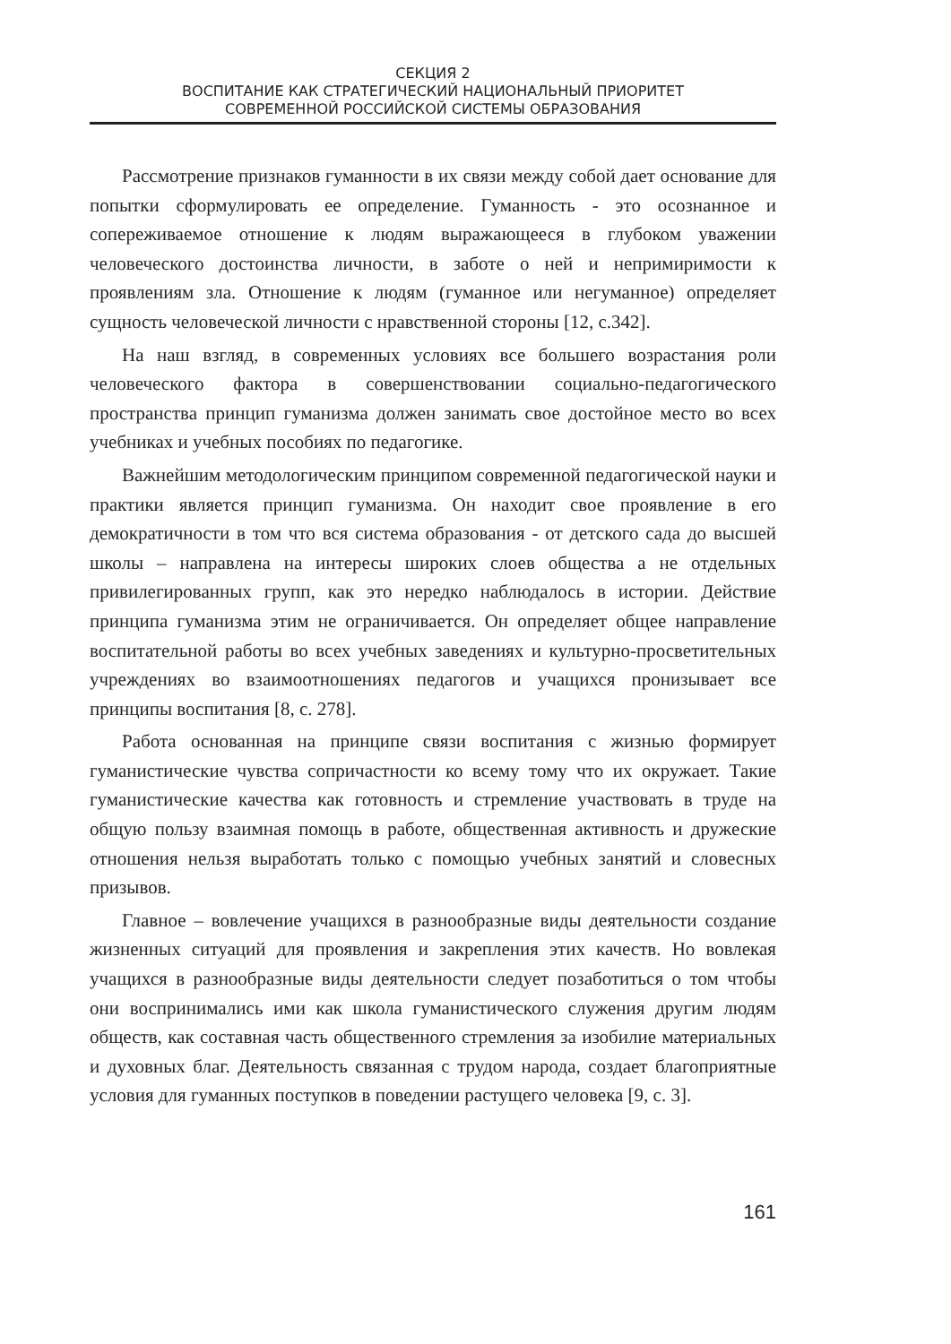СЕКЦИЯ 2
ВОСПИТАНИЕ КАК СТРАТЕГИЧЕСКИЙ НАЦИОНАЛЬНЫЙ ПРИОРИТЕТ
СОВРЕМЕННОЙ РОССИЙСКОЙ СИСТЕМЫ ОБРАЗОВАНИЯ
Рассмотрение признаков гуманности в их связи между собой дает основание для попытки сформулировать ее определение. Гуманность - это осознанное и сопереживаемое отношение к людям выражающееся в глубоком уважении человеческого достоинства личности, в заботе о ней и непримиримости к проявлениям зла. Отношение к людям (гуманное или негуманное) определяет сущность человеческой личности с нравственной стороны [12, с.342].
На наш взгляд, в современных условиях все большего возрастания роли человеческого фактора в совершенствовании социально-педагогического пространства принцип гуманизма должен занимать свое достойное место во всех учебниках и учебных пособиях по педагогике.
Важнейшим методологическим принципом современной педагогической науки и практики является принцип гуманизма. Он находит свое проявление в его демократичности в том что вся система образования - от детского сада до высшей школы – направлена на интересы широких слоев общества а не отдельных привилегированных групп, как это нередко наблюдалось в истории. Действие принципа гуманизма этим не ограничивается. Он определяет общее направление воспитательной работы во всех учебных заведениях и культурно-просветительных учреждениях во взаимоотношениях педагогов и учащихся пронизывает все принципы воспитания [8, с. 278].
Работа основанная на принципе связи воспитания с жизнью формирует гуманистические чувства сопричастности ко всему тому что их окружает. Такие гуманистические качества как готовность и стремление участвовать в труде на общую пользу взаимная помощь в работе, общественная активность и дружеские отношения нельзя выработать только с помощью учебных занятий и словесных призывов.
Главное – вовлечение учащихся в разнообразные виды деятельности создание жизненных ситуаций для проявления и закрепления этих качеств. Но вовлекая учащихся в разнообразные виды деятельности следует позаботиться о том чтобы они воспринимались ими как школа гуманистического служения другим людям обществ, как составная часть общественного стремления за изобилие материальных и духовных благ. Деятельность связанная с трудом народа, создает благоприятные условия для гуманных поступков в поведении растущего человека [9, с. 3].
161